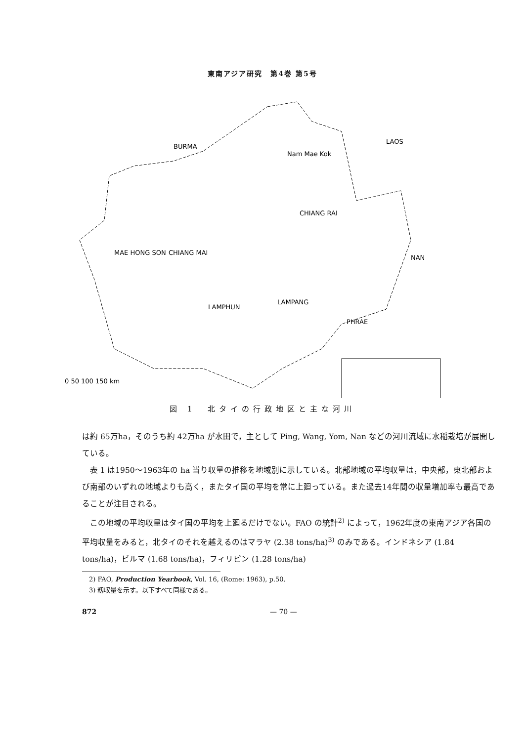東南アジア研究　第4巻 第5号
BURMA
LAOS
MAE HONG SON
CHIANG MAI
CHIANG RAI
LAMPANG
LAMPHUN
PHRAE
NAN
Nam Mae Kok
0 50 100 150 km
図 1　北タイの行政地区と主な河川
は約 65万ha，そのうち約 42万ha が水田で，主として Ping, Wang, Yom, Nan などの河川流域に水稲栽培が展開している。
表 1 は1950～1963年の ha 当り収量の推移を地域別に示している。北部地域の平均収量は，中央部，東北部および南部のいずれの地域よりも高く，またタイ国の平均を常に上廻っている。また過去14年間の収量増加率も最高であることが注目される。
この地域の平均収量はタイ国の平均を上廻るだけでない。FAO の統計<sup>2)</sup> によって，1962年度の東南アジア各国の平均収量をみると，北タイのそれを越えるのはマラヤ (2.38 tons/ha)<sup>3)</sup> のみである。インドネシア (1.84 tons/ha)，ビルマ (1.68 tons/ha)，フィリピン (1.28 tons/ha)
2) FAO, Production Yearbook, Vol. 16, (Rome: 1963), p.50.
3) 籾収量を示す。以下すべて同様である。
872 — 70 —